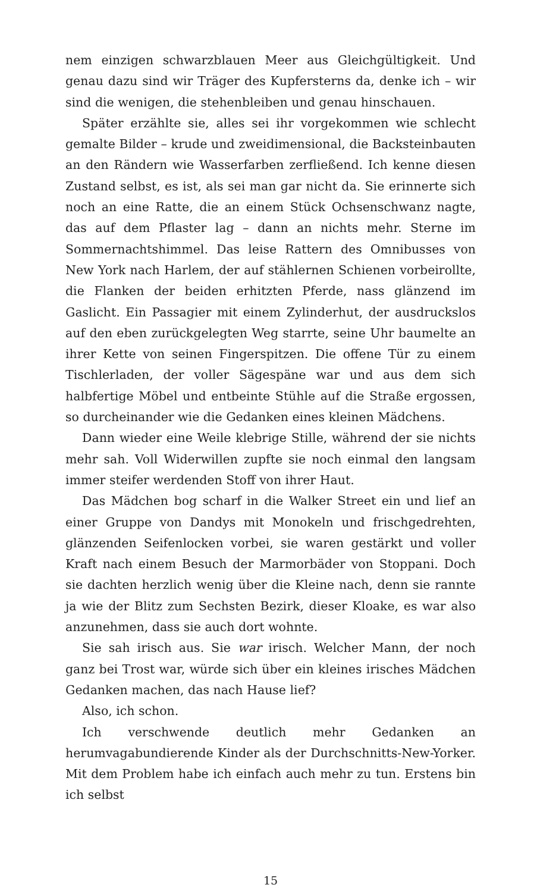nem einzigen schwarzblauen Meer aus Gleichgültigkeit. Und genau dazu sind wir Träger des Kupfersterns da, denke ich – wir sind die wenigen, die stehenbleiben und genau hinschauen.
Später erzählte sie, alles sei ihr vorgekommen wie schlecht gemalte Bilder – krude und zweidimensional, die Backsteinbauten an den Rändern wie Wasserfarben zerfließend. Ich kenne diesen Zustand selbst, es ist, als sei man gar nicht da. Sie erinnerte sich noch an eine Ratte, die an einem Stück Ochsenschwanz nagte, das auf dem Pflaster lag – dann an nichts mehr. Sterne im Sommernachtshimmel. Das leise Rattern des Omnibusses von New York nach Harlem, der auf stählernen Schienen vorbeirollte, die Flanken der beiden erhitzten Pferde, nass glänzend im Gaslicht. Ein Passagier mit einem Zylinderhut, der ausdruckslos auf den eben zurückgelegten Weg starrte, seine Uhr baumelte an ihrer Kette von seinen Fingerspitzen. Die offene Tür zu einem Tischlerladen, der voller Sägespäne war und aus dem sich halbfertige Möbel und entbeinte Stühle auf die Straße ergossen, so durcheinander wie die Gedanken eines kleinen Mädchens.
Dann wieder eine Weile klebrige Stille, während der sie nichts mehr sah. Voll Widerwillen zupfte sie noch einmal den langsam immer steifer werdenden Stoff von ihrer Haut.
Das Mädchen bog scharf in die Walker Street ein und lief an einer Gruppe von Dandys mit Monokeln und frischgedrehten, glänzenden Seifenlocken vorbei, sie waren gestärkt und voller Kraft nach einem Besuch der Marmorbäder von Stoppani. Doch sie dachten herzlich wenig über die Kleine nach, denn sie rannte ja wie der Blitz zum Sechsten Bezirk, dieser Kloake, es war also anzunehmen, dass sie auch dort wohnte.
Sie sah irisch aus. Sie war irisch. Welcher Mann, der noch ganz bei Trost war, würde sich über ein kleines irisches Mädchen Gedanken machen, das nach Hause lief?
Also, ich schon.
Ich verschwende deutlich mehr Gedanken an herumvagabundierende Kinder als der Durchschnitts-New-Yorker. Mit dem Problem habe ich einfach auch mehr zu tun. Erstens bin ich selbst
15